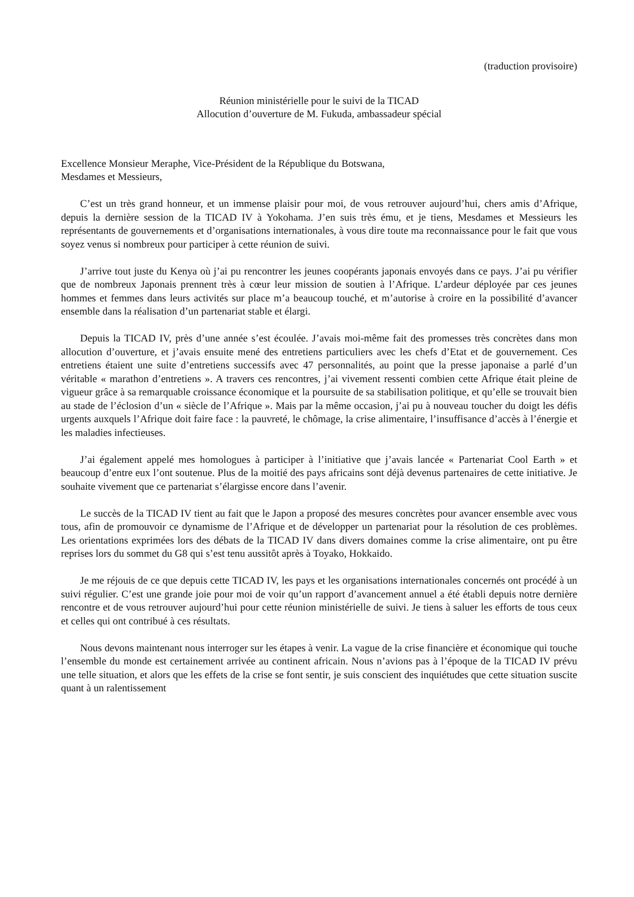(traduction provisoire)
Réunion ministérielle pour le suivi de la TICAD
Allocution d’ouverture de M. Fukuda, ambassadeur spécial
Excellence Monsieur Meraphe, Vice-Président de la République du Botswana,
Mesdames et Messieurs,
C’est un très grand honneur, et un immense plaisir pour moi, de vous retrouver aujourd’hui, chers amis d’Afrique, depuis la dernière session de la TICAD IV à Yokohama. J’en suis très ému, et je tiens, Mesdames et Messieurs les représentants de gouvernements et d’organisations internationales, à vous dire toute ma reconnaissance pour le fait que vous soyez venus si nombreux pour participer à cette réunion de suivi.
J’arrive tout juste du Kenya où j’ai pu rencontrer les jeunes coopérants japonais envoyés dans ce pays. J’ai pu vérifier que de nombreux Japonais prennent très à cœur leur mission de soutien à l’Afrique. L’ardeur déployée par ces jeunes hommes et femmes dans leurs activités sur place m’a beaucoup touché, et m’autorise à croire en la possibilité d’avancer ensemble dans la réalisation d’un partenariat stable et élargi.
Depuis la TICAD IV, près d’une année s’est écoulée. J’avais moi-même fait des promesses très concrètes dans mon allocution d’ouverture, et j’avais ensuite mené des entretiens particuliers avec les chefs d’Etat et de gouvernement. Ces entretiens étaient une suite d’entretiens successifs avec 47 personnalités, au point que la presse japonaise a parlé d’un véritable « marathon d’entretiens ». A travers ces rencontres, j’ai vivement ressenti combien cette Afrique était pleine de vigueur grâce à sa remarquable croissance économique et la poursuite de sa stabilisation politique, et qu’elle se trouvait bien au stade de l’éclosion d’un « siècle de l’Afrique ». Mais par la même occasion, j’ai pu à nouveau toucher du doigt les défis urgents auxquels l’Afrique doit faire face : la pauvreté, le chômage, la crise alimentaire, l’insuffisance d’accès à l’énergie et les maladies infectieuses.
J’ai également appelé mes homologues à participer à l’initiative que j’avais lancée « Partenariat Cool Earth » et beaucoup d’entre eux l’ont soutenue. Plus de la moitié des pays africains sont déjà devenus partenaires de cette initiative. Je souhaite vivement que ce partenariat s’élargisse encore dans l’avenir.
Le succès de la TICAD IV tient au fait que le Japon a proposé des mesures concrètes pour avancer ensemble avec vous tous, afin de promouvoir ce dynamisme de l’Afrique et de développer un partenariat pour la résolution de ces problèmes. Les orientations exprimées lors des débats de la TICAD IV dans divers domaines comme la crise alimentaire, ont pu être reprises lors du sommet du G8 qui s’est tenu aussitôt après à Toyako, Hokkaido.
Je me réjouis de ce que depuis cette TICAD IV, les pays et les organisations internationales concernés ont procédé à un suivi régulier. C’est une grande joie pour moi de voir qu’un rapport d’avancement annuel a été établi depuis notre dernière rencontre et de vous retrouver aujourd’hui pour cette réunion ministérielle de suivi. Je tiens à saluer les efforts de tous ceux et celles qui ont contribué à ces résultats.
Nous devons maintenant nous interroger sur les étapes à venir. La vague de la crise financière et économique qui touche l’ensemble du monde est certainement arrivée au continent africain. Nous n’avions pas à l’époque de la TICAD IV prévu une telle situation, et alors que les effets de la crise se font sentir, je suis conscient des inquiétudes que cette situation suscite quant à un ralentissement